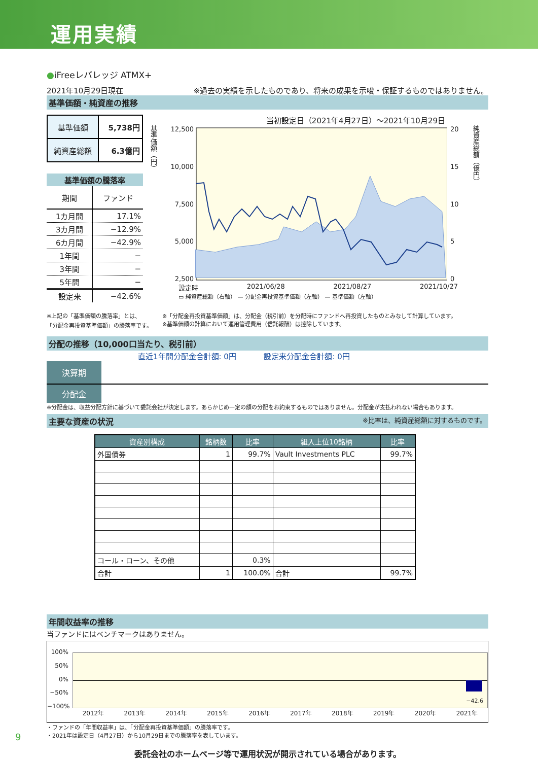運用実績
●iFreeレバレッジ ATMX+
2021年10月29日現在 ※過去の実績を示したものであり、将来の成果を示唆・保証するものではありません。
基準価額・純資産の推移
| 基準価額 | 5,738円 |
| 純資産総額 | 6.3億円 |
| 基準価額の騰落率 | |
| --- | --- |
| 期間 | ファンド |
| 1カ月間 | 17.1% |
| 3カ月間 | −12.9% |
| 6カ月間 | −42.9% |
| 1年間 | − |
| 3年間 | − |
| 5年間 | − |
| 設定来 | −42.6% |
当初設定日（2021年4月27日）～2021年10月29日
基準価額（円）
12,500
10,000
7,500
5,000
2,500
20
15
10
5
0
純資産総額（億円）
設定時 2021/06/28 2021/08/27 2021/10/27
▭ 純資産総額（右軸） — 分配金再投資基準価額（左軸） — 基準価額（左軸）
※上記の「基準価額の騰落率」とは、
「分配金再投資基準価額」の騰落率です。
※「分配金再投資基準価額」は、分配金（税引前）を分配時にファンドへ再投資したものとみなして計算しています。
※基準価額の計算において運用管理費用（信託報酬）は控除しています。
分配の推移（10,000口当たり、税引前）
直近1年間分配金合計額: 0円 　　　 設定来分配金合計額: 0円
| 決算期 | | | | | | | | | | | | |
| 分配金 | | | | | | | | | | | | |
※分配金は、収益分配方針に基づいて委託会社が決定します。あらかじめ一定の額の分配をお約束するものではありません。分配金が支払われない場合もあります。
主要な資産の状況 ※比率は、純資産総額に対するものです。
| 資産別構成 | 銘柄数 | 比率 | 組入上位10銘柄 | 比率 |
| --- | --- | --- | --- | --- |
| 外国債券 | 1 | 99.7% | Vault Investments PLC | 99.7% |
| コール・ローン、その他 | | 0.3% | | |
| 合計 | 1 | 100.0% | 合計 | 99.7% |
年間収益率の推移
当ファンドにはベンチマークはありません。
100%
50%
0%
−50%
−100%
−42.6
2012年 2013年 2014年 2015年 2016年 2017年 2018年 2019年 2020年 2021年
・ファンドの「年間収益率」は、「分配金再投資基準価額」の騰落率です。
・2021年は設定日（4月27日）から10月29日までの騰落率を表しています。
委託会社のホームページ等で運用状況が開示されている場合があります。
9